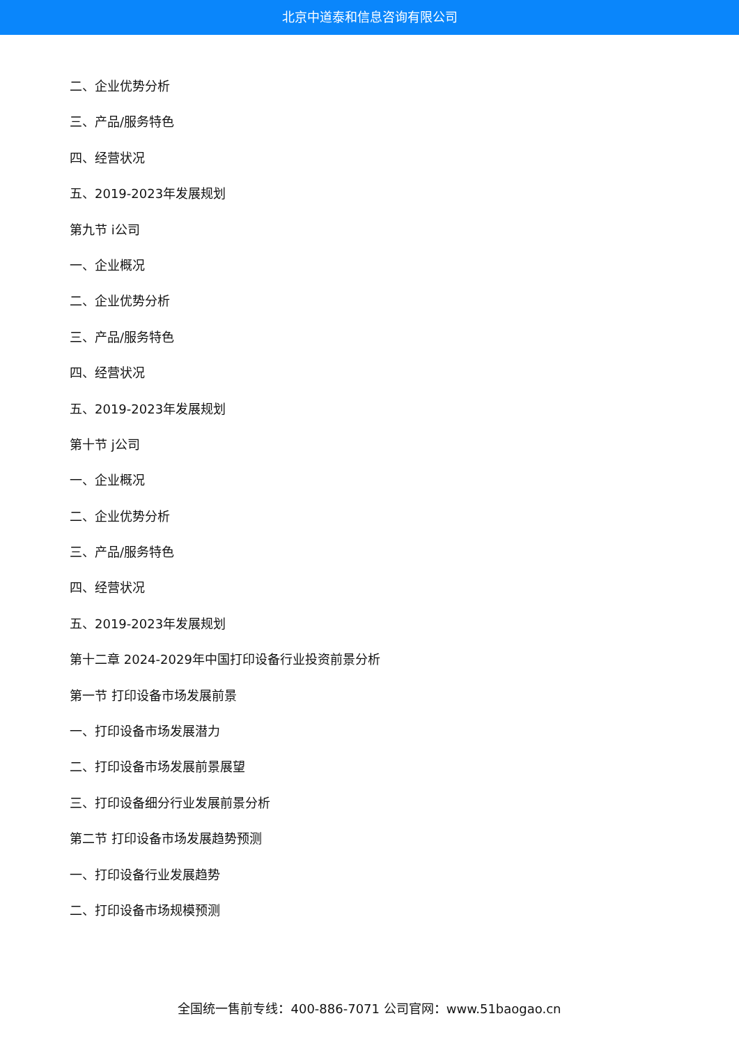北京中道泰和信息咨询有限公司
二、企业优势分析
三、产品/服务特色
四、经营状况
五、2019-2023年发展规划
第九节 i公司
一、企业概况
二、企业优势分析
三、产品/服务特色
四、经营状况
五、2019-2023年发展规划
第十节 j公司
一、企业概况
二、企业优势分析
三、产品/服务特色
四、经营状况
五、2019-2023年发展规划
第十二章 2024-2029年中国打印设备行业投资前景分析
第一节 打印设备市场发展前景
一、打印设备市场发展潜力
二、打印设备市场发展前景展望
三、打印设备细分行业发展前景分析
第二节 打印设备市场发展趋势预测
一、打印设备行业发展趋势
二、打印设备市场规模预测
全国统一售前专线：400-886-7071 公司官网：www.51baogao.cn